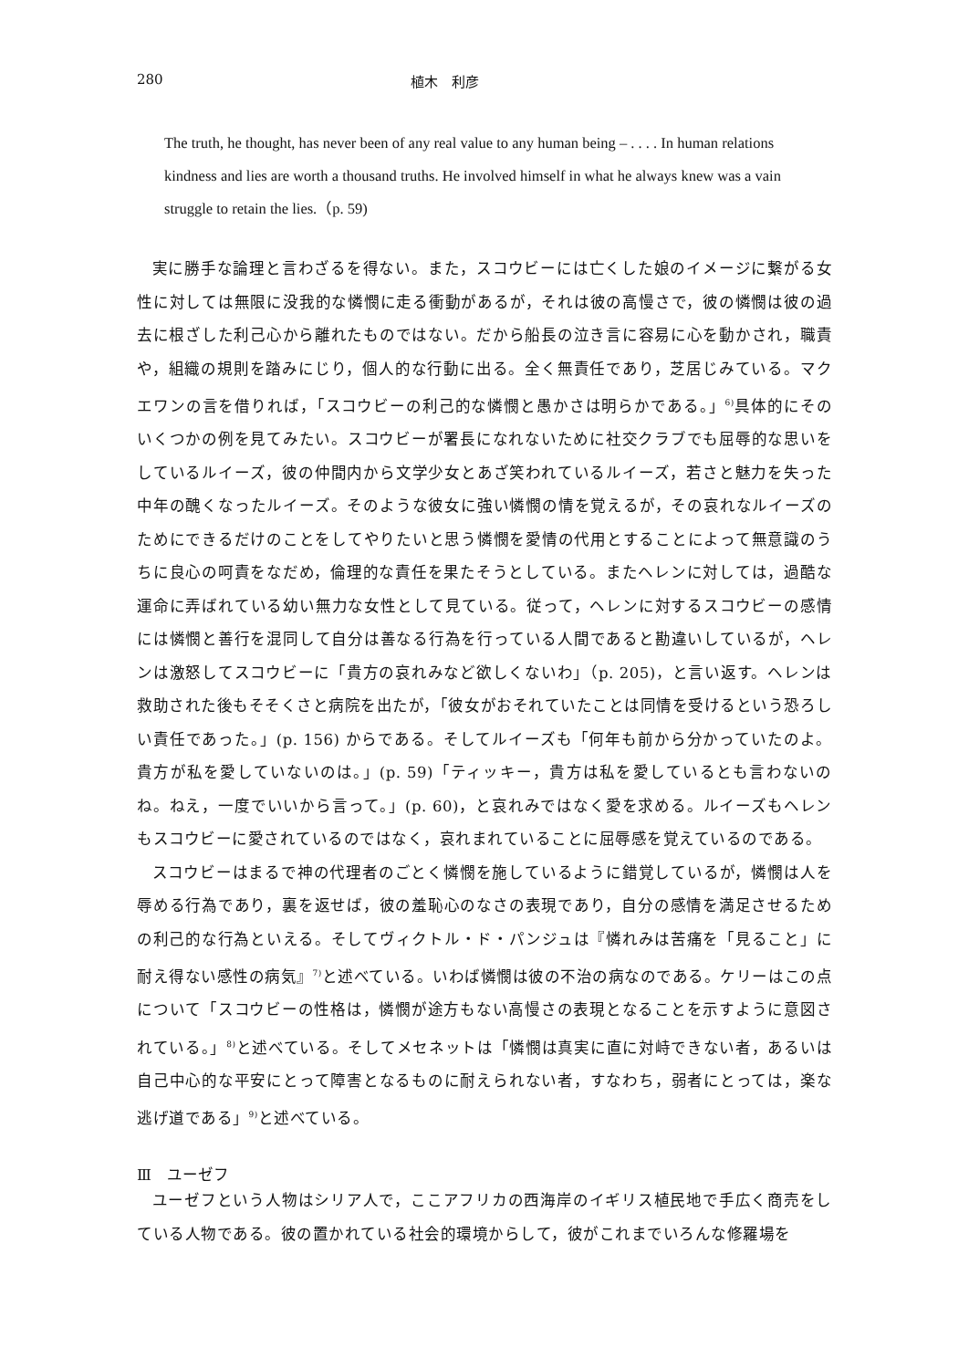280 植木　利彦
The truth, he thought, has never been of any real value to any human being – . . . . In human relations kindness and lies are worth a thousand truths. He involved himself in what he always knew was a vain struggle to retain the lies.（p. 59)
実に勝手な論理と言わざるを得ない。また，スコウビーには亡くした娘のイメージに繋がる女性に対しては無限に没我的な憐憫に走る衝動があるが，それは彼の高慢さで，彼の憐憫は彼の過去に根ざした利己心から離れたものではない。だから船長の泣き言に容易に心を動かされ，職責や，組織の規則を踏みにじり，個人的な行動に出る。全く無責任であり，芝居じみている。マクエワンの言を借りれば，「スコウビーの利己的な憐憫と愚かさは明らかである。」<sup>6)</sup>具体的にそのいくつかの例を見てみたい。スコウビーが署長になれないために社交クラブでも屈辱的な思いをしているルイーズ，彼の仲間内から文学少女とあざ笑われているルイーズ，若さと魅力を失った中年の醜くなったルイーズ。そのような彼女に強い憐憫の情を覚えるが，その哀れなルイーズのためにできるだけのことをしてやりたいと思う憐憫を愛情の代用とすることによって無意識のうちに良心の呵責をなだめ，倫理的な責任を果たそうとしている。またヘレンに対しては，過酷な運命に弄ばれている幼い無力な女性として見ている。従って，ヘレンに対するスコウビーの感情には憐憫と善行を混同して自分は善なる行為を行っている人間であると勘違いしているが，ヘレンは激怒してスコウビーに「貴方の哀れみなど欲しくないわ」（p. 205)，と言い返す。ヘレンは救助された後もそそくさと病院を出たが，「彼女がおそれていたことは同情を受けるという恐ろしい責任であった。」(p. 156) からである。そしてルイーズも「何年も前から分かっていたのよ。貴方が私を愛していないのは。」(p. 59)「ティッキー，貴方は私を愛しているとも言わないのね。ねえ，一度でいいから言って。」(p. 60)，と哀れみではなく愛を求める。ルイーズもヘレンもスコウビーに愛されているのではなく，哀れまれていることに屈辱感を覚えているのである。
スコウビーはまるで神の代理者のごとく憐憫を施しているように錯覚しているが，憐憫は人を辱める行為であり，裏を返せば，彼の羞恥心のなさの表現であり，自分の感情を満足させるための利己的な行為といえる。そしてヴィクトル・ド・パンジュは『憐れみは苦痛を「見ること」に耐え得ない感性の病気』<sup>7)</sup>と述べている。いわば憐憫は彼の不治の病なのである。ケリーはこの点について「スコウビーの性格は，憐憫が途方もない高慢さの表現となることを示すように意図されている。」<sup>8)</sup>と述べている。そしてメセネットは「憐憫は真実に直に対峙できない者，あるいは自己中心的な平安にとって障害となるものに耐えられない者，すなわち，弱者にとっては，楽な逃げ道である」<sup>9)</sup>と述べている。
Ⅲ　ユーゼフ
ユーゼフという人物はシリア人で，ここアフリカの西海岸のイギリス植民地で手広く商売をしている人物である。彼の置かれている社会的環境からして，彼がこれまでいろんな修羅場を